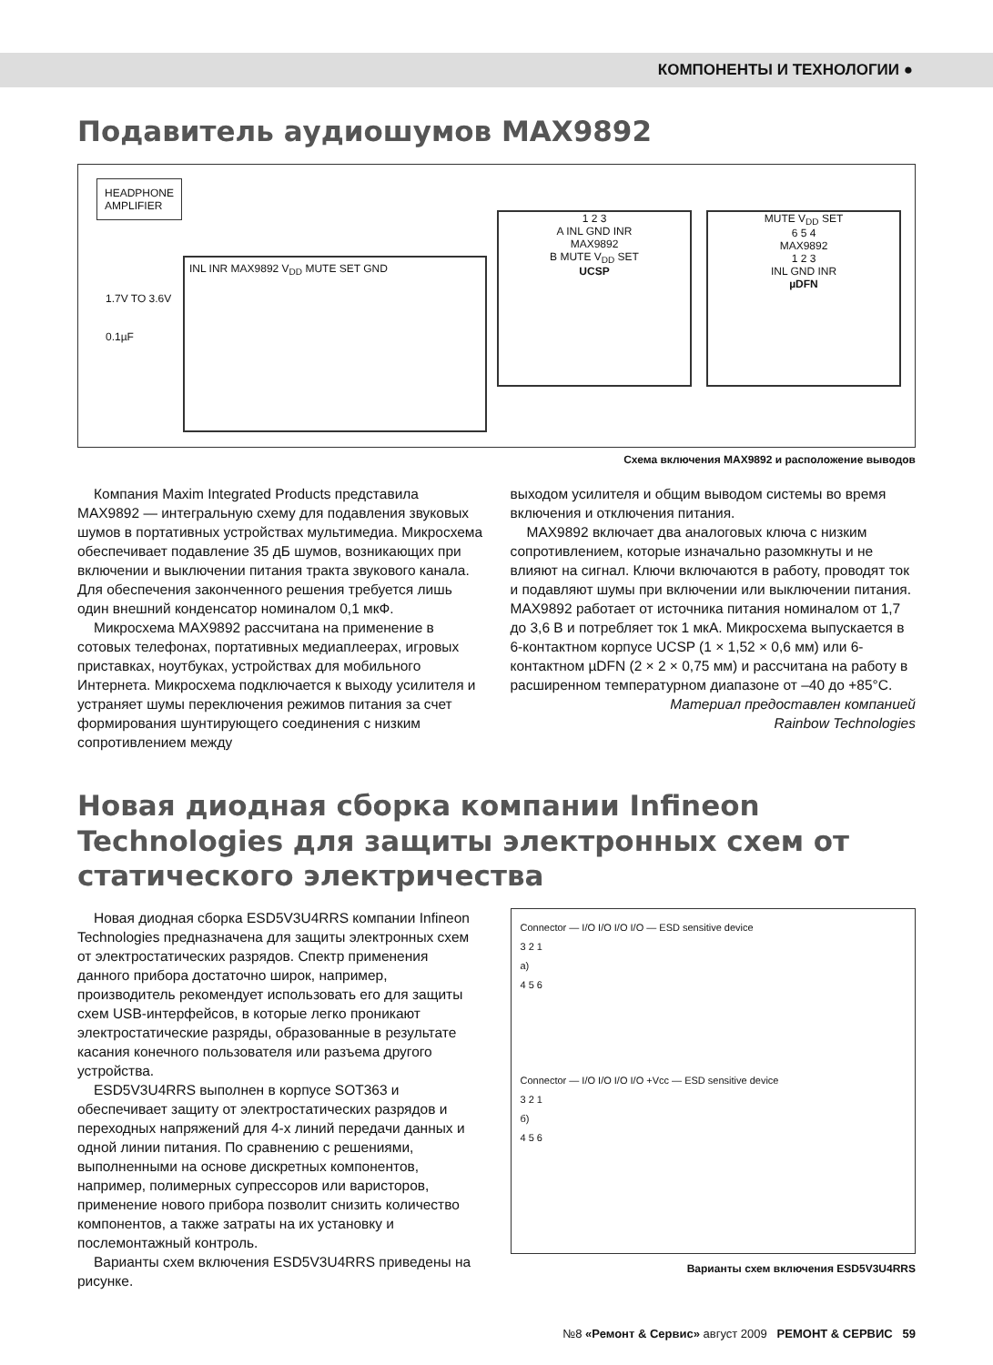КОМПОНЕНТЫ И ТЕХНОЛОГИИ ●
Подавитель аудиошумов MAX9892
HEADPHONE
AMPLIFIER
INL INR MAX9892 V<sub>DD</sub> MUTE SET GND
1.7V TO 3.6V
0.1µF
1 2 3
A INL GND INR
MAX9892
B MUTE V<sub>DD</sub> SET
UCSP
MUTE V<sub>DD</sub> SET
6 5 4
MAX9892
1 2 3
INL GND INR
µDFN
Схема включения MAX9892 и расположение выводов
Компания Maxim Integrated Products представила MAX9892 — интегральную схему для подавления звуковых шумов в портативных устройствах мультимедиа. Микросхема обеспечивает подавление 35 дБ шумов, возникающих при включении и выключении питания тракта звукового канала. Для обеспечения законченного решения требуется лишь один внешний конденсатор номиналом 0,1 мкФ.
Микросхема MAX9892 рассчитана на применение в сотовых телефонах, портативных медиаплеерах, игровых приставках, ноутбуках, устройствах для мобильного Интернета. Микросхема подключается к выходу усилителя и устраняет шумы переключения режимов питания за счет формирования шунтирующего соединения с низким сопротивлением между
выходом усилителя и общим выводом системы во время включения и отключения питания.
MAX9892 включает два аналоговых ключа с низким сопротивлением, которые изначально разомкнуты и не влияют на сигнал. Ключи включаются в работу, проводят ток и подавляют шумы при включении или выключении питания. MAX9892 работает от источника питания номиналом от 1,7 до 3,6 В и потребляет ток 1 мкА. Микросхема выпускается в 6-контактном корпусе UCSP (1 × 1,52 × 0,6 мм) или 6-контактном µDFN (2 × 2 × 0,75 мм) и рассчитана на работу в расширенном температурном диапазоне от –40 до +85°C.
Материал предоставлен компанией
Rainbow Technologies
Новая диодная сборка компании Infineon Technologies для защиты электронных схем от статического электричества
Новая диодная сборка ESD5V3U4RRS компании Infineon Technologies предназначена для защиты электронных схем от электростатических разрядов. Спектр применения данного прибора достаточно широк, например, производитель рекомендует использовать его для защиты схем USB-интерфейсов, в которые легко проникают электростатические разряды, образованные в результате касания конечного пользователя или разъема другого устройства.
ESD5V3U4RRS выполнен в корпусе SOT363 и обеспечивает защиту от электростатических разрядов и переходных напряжений для 4-х линий передачи данных и одной линии питания. По сравнению с решениями, выполненными на основе дискретных компонентов, например, полимерных супрессоров или варисторов, применение нового прибора позволит снизить количество компонентов, а также затраты на их установку и послемонтажный контроль.
Варианты схем включения ESD5V3U4RRS приведены на рисунке.
Connector — I/O I/O I/O I/O — ESD sensitive device
3 2 1
а)
4 5 6
Connector — I/O I/O I/O I/O +Vcc — ESD sensitive device
3 2 1
б)
4 5 6
Варианты схем включения ESD5V3U4RRS
№8 «Ремонт & Сервис» август 2009 РЕМОНТ & СЕРВИС 59